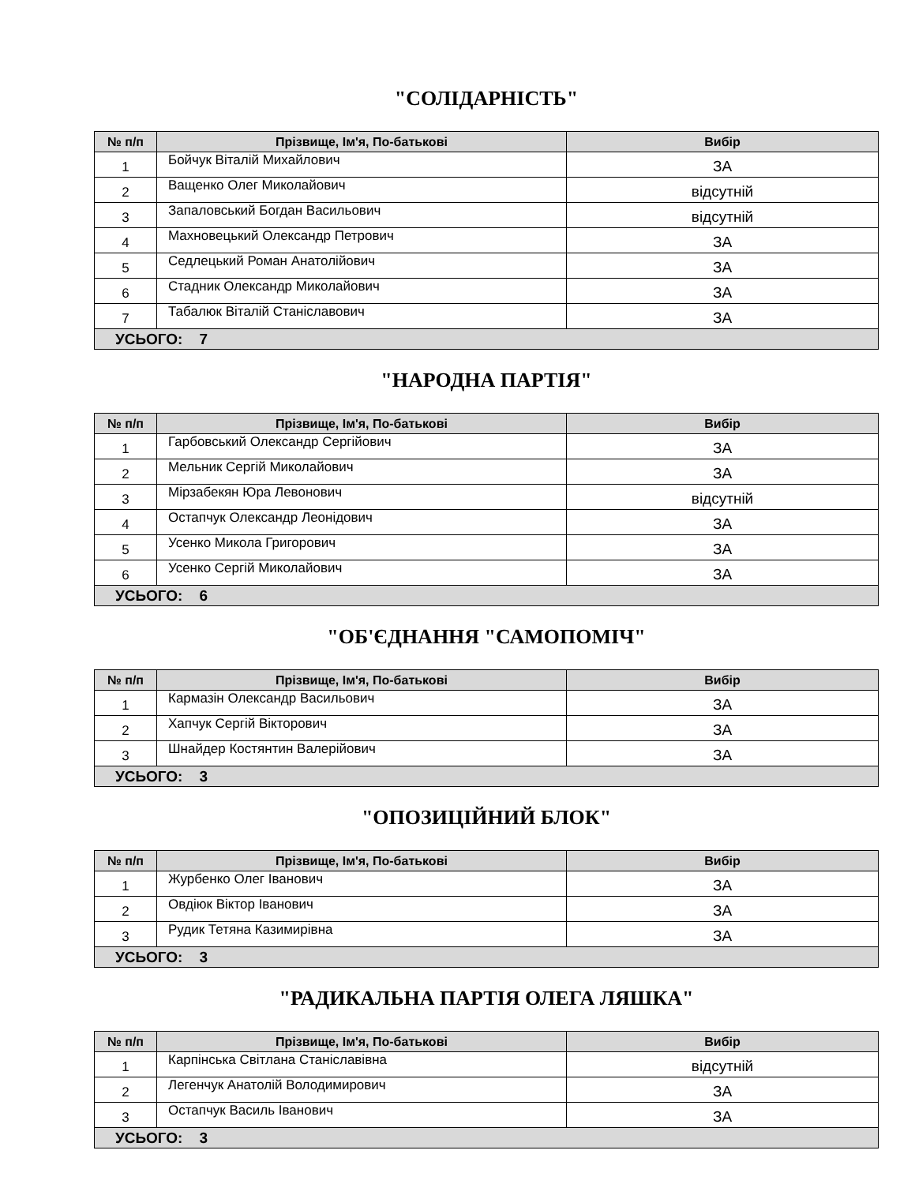"СОЛІДАРНІСТЬ"
| № п/п | Прізвище, Ім'я, По-батькові | Вибір |
| --- | --- | --- |
| 1 | Бойчук Віталій Михайлович | ЗА |
| 2 | Ващенко Олег Миколайович | відсутній |
| 3 | Запаловський Богдан Васильович | відсутній |
| 4 | Махновецький Олександр Петрович | ЗА |
| 5 | Седлецький Роман Анатолійович | ЗА |
| 6 | Стадник Олександр Миколайович | ЗА |
| 7 | Табалюк Віталій Станіславович | ЗА |
| УСЬОГО: 7 | | |
"НАРОДНА ПАРТІЯ"
| № п/п | Прізвище, Ім'я, По-батькові | Вибір |
| --- | --- | --- |
| 1 | Гарбовський Олександр Сергійович | ЗА |
| 2 | Мельник Сергій Миколайович | ЗА |
| 3 | Мірзабекян Юра Левонович | відсутній |
| 4 | Остапчук Олександр Леонідович | ЗА |
| 5 | Усенко Микола Григорович | ЗА |
| 6 | Усенко Сергій Миколайович | ЗА |
| УСЬОГО: 6 | | |
"ОБ'ЄДНАННЯ "САМОПОМІЧ"
| № п/п | Прізвище, Ім'я, По-батькові | Вибір |
| --- | --- | --- |
| 1 | Кармазін Олександр Васильович | ЗА |
| 2 | Хапчук Сергій Вікторович | ЗА |
| 3 | Шнайдер Костянтин Валерійович | ЗА |
| УСЬОГО: 3 | | |
"ОПОЗИЦІЙНИЙ БЛОК"
| № п/п | Прізвище, Ім'я, По-батькові | Вибір |
| --- | --- | --- |
| 1 | Журбенко Олег Іванович | ЗА |
| 2 | Овдіюк Віктор Іванович | ЗА |
| 3 | Рудик Тетяна Казимирівна | ЗА |
| УСЬОГО: 3 | | |
"РАДИКАЛЬНА ПАРТІЯ ОЛЕГА ЛЯШКА"
| № п/п | Прізвище, Ім'я, По-батькові | Вибір |
| --- | --- | --- |
| 1 | Карпінська Світлана Станіславівна | відсутній |
| 2 | Легенчук Анатолій Володимирович | ЗА |
| 3 | Остапчук Василь Іванович | ЗА |
| УСЬОГО: 3 | | |